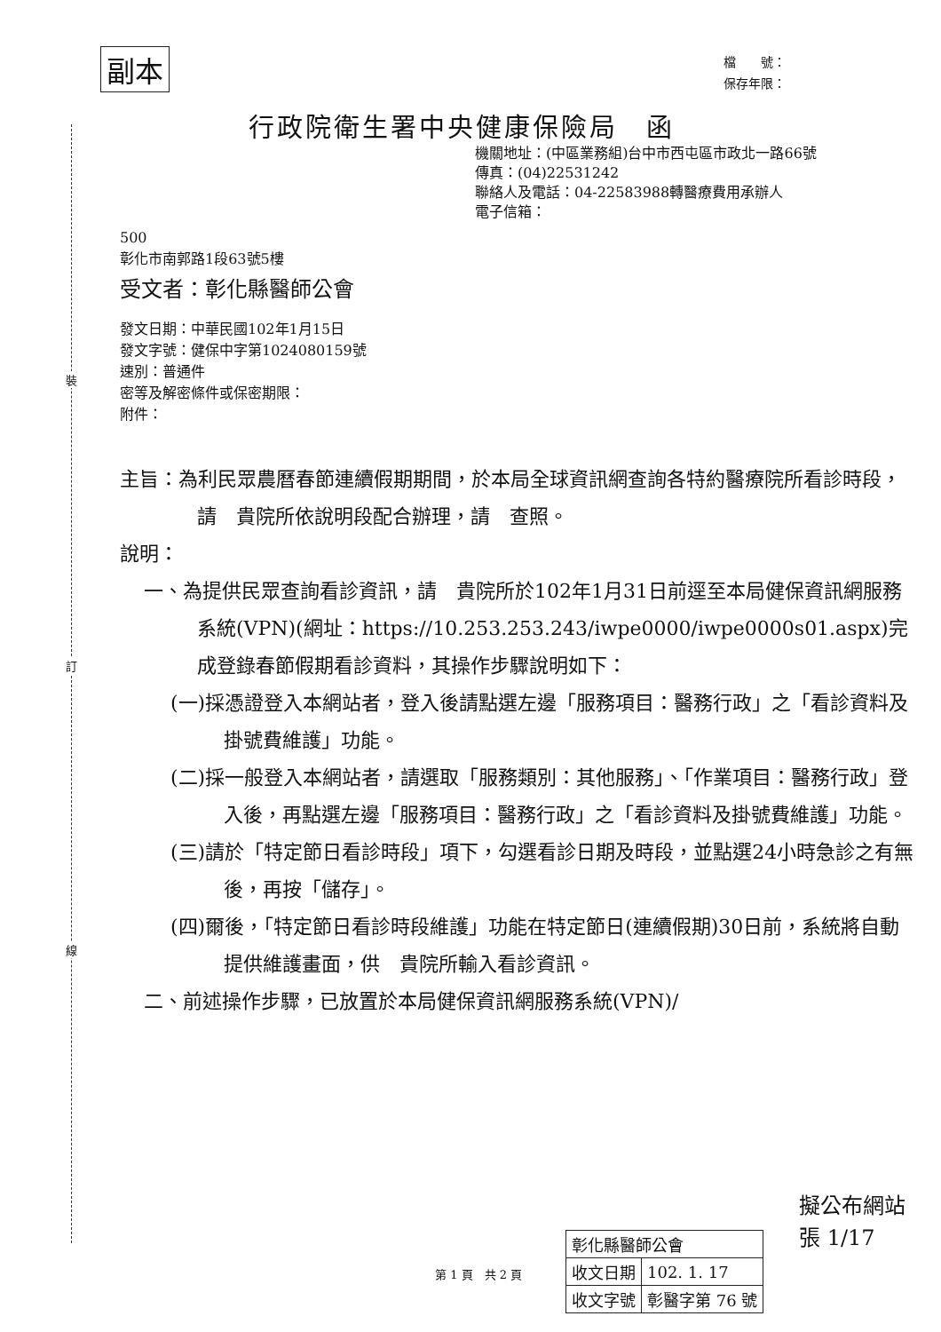裝
訂
線
副本
檔　　號：
保存年限：
行政院衛生署中央健康保險局　函
機關地址：(中區業務組)台中市西屯區市政北一路66號
傳真：(04)22531242
聯絡人及電話：04-22583988轉醫療費用承辦人
電子信箱：
500
彰化市南郭路1段63號5樓
受文者：彰化縣醫師公會
發文日期：中華民國102年1月15日
發文字號：健保中字第1024080159號
速別：普通件
密等及解密條件或保密期限：
附件：
主旨：為利民眾農曆春節連續假期期間，於本局全球資訊網查詢各特約醫療院所看診時段，請　貴院所依說明段配合辦理，請　查照。
說明：
一、為提供民眾查詢看診資訊，請　貴院所於102年1月31日前逕至本局健保資訊網服務系統(VPN)(網址：https://10.253.253.243/iwpe0000/iwpe0000s01.aspx)完成登錄春節假期看診資料，其操作步驟說明如下：
(一)採憑證登入本網站者，登入後請點選左邊「服務項目：醫務行政」之「看診資料及掛號費維護」功能。
(二)採一般登入本網站者，請選取「服務類別：其他服務」、「作業項目：醫務行政」登入後，再點選左邊「服務項目：醫務行政」之「看診資料及掛號費維護」功能。
(三)請於「特定節日看診時段」項下，勾選看診日期及時段，並點選24小時急診之有無後，再按「儲存」。
(四)爾後，「特定節日看診時段維護」功能在特定節日(連續假期)30日前，系統將自動提供維護畫面，供　貴院所輸入看診資訊。
二、前述操作步驟，已放置於本局健保資訊網服務系統(VPN)/
擬公布網站
張 1/17
第 1 頁　共 2 頁
| 彰化縣醫師公會 | |
| 收文日期 | 102. 1. 17 |
| 收文字號 | 彰醫字第 76 號 |